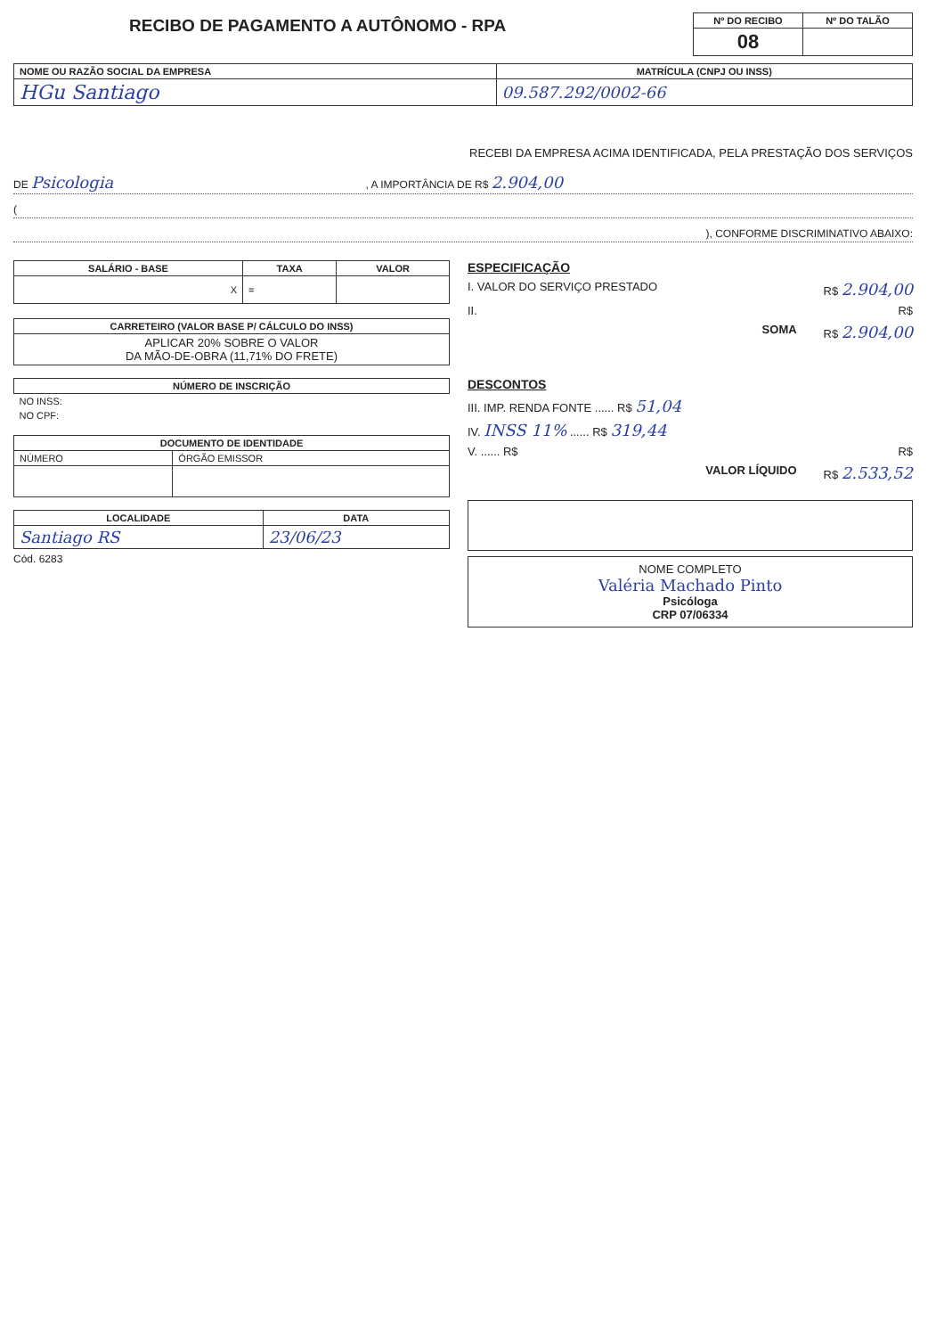RECIBO DE PAGAMENTO A AUTÔNOMO - RPA
| Nº DO RECIBO | Nº DO TALÃO |
| --- | --- |
| 08 | |
| NOME OU RAZÃO SOCIAL DA EMPRESA | MATRÍCULA (CNPJ OU INSS) |
| --- | --- |
| HGu Santiago | 09.587.292/0002-66 |
RECEBI DA EMPRESA ACIMA IDENTIFICADA, PELA PRESTAÇÃO DOS SERVIÇOS
DE Psicologia , A IMPORTÂNCIA DE R$ 2.904,00
(
), CONFORME DISCRIMINATIVO ABAIXO:
| SALÁRIO - BASE | TAXA | VALOR |
| --- | --- | --- |
| X | = | |
| CARRETEIRO (VALOR BASE P/ CÁLCULO DO INSS) |
| --- |
| APLICAR 20% SOBRE O VALOR DA MÃO-DE-OBRA (11,71% DO FRETE) |
| NÚMERO DE INSCRIÇÃO |
| --- |
| NO INSS: |
| NO CPF: |
| DOCUMENTO DE IDENTIDADE | |
| --- | --- |
| NÚMERO | ÓRGÃO EMISSOR |
| LOCALIDADE | DATA |
| --- | --- |
| Santiago RS | 23/06/23 |
Cód. 6283
ESPECIFICAÇÃO
I. VALOR DO SERVIÇO PRESTADO R$ 2.904,00
II. R$
SOMA R$ 2.904,00
DESCONTOS
III. IMP. RENDA FONTE ...... R$ 51,04
IV. INSS 11% ...... R$ 319,44
V. ...... R$ R$
VALOR LÍQUIDO R$ 2.533,52
NOME COMPLETO
Valéria Machado Pinto
Psicóloga
CRP 07/06334